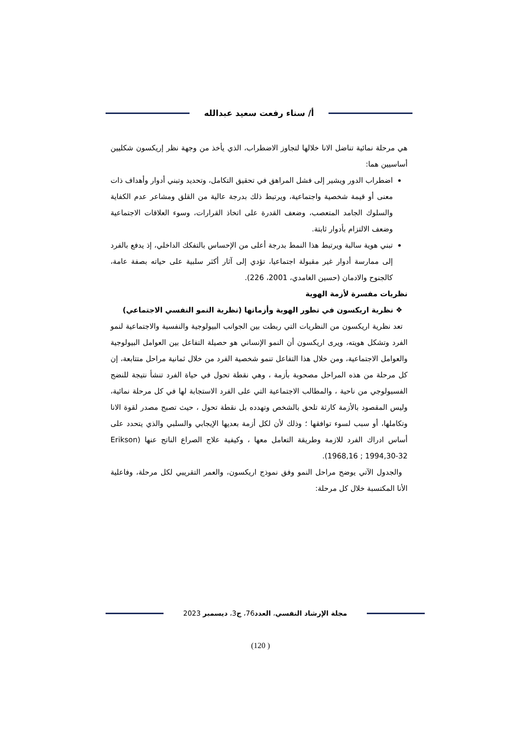أ/ سناء رفعت سعيد عبدالله
هي مرحلة نمائية تناضل الانا خلالها لتجاوز الاضطراب، الذي يأخذ من وجهة نظر إريكسون شكليين أساسيين هما:
اضطراب الدور ويشير إلى فشل المراهق في تحقيق التكامل، وتحديد وتبني أدوار وأهداف ذات معنى أو قيمة شخصية واجتماعية، ويرتبط ذلك بدرجة عالية من القلق ومشاعر عدم الكفاية والسلوك الجامد المتعصب، وضعف القدرة على اتخاذ القرارات، وسوء العلاقات الاجتماعية وضعف الالتزام بأدوار ثابتة.
تبني هوية سالبة ويرتبط هذا النمط بدرجة أعلى من الإحساس بالتفكك الداخلي، إذ يدفع بالفرد إلى ممارسة أدوار غير مقبولة اجتماعيا، تؤدي إلى آثار أكثر سلبية على حياته بصفة عامة، كالجنوح والادمان (حسين الغامدي، 2001، 226).
نظريات مفسرة لأزمة الهوية
❖ نظرية اريكسون في تطور الهوية وأزماتها (نظرية النمو النفسي الاجتماعي)
تعد نظرية اريكسون من النظريات التي ربطت بين الجوانب البيولوجية والنفسية والاجتماعية لنمو الفرد وتشكل هويته، ويرى اريكسون أن النمو الإنساني هو حصيلة التفاعل بين العوامل البيولوجية والعوامل الاجتماعية، ومن خلال هذا التفاعل تنمو شخصية الفرد من خلال ثمانية مراحل متتابعة، إن كل مرحلة من هذه المراحل مصحوبة بأزمة ، وهي نقطة تحول في حياة الفرد تنشأ نتيجة للنضج الفسيولوجي من ناحية ، والمطالب الاجتماعية التي على الفرد الاستجابة لها في كل مرحلة نمائية، وليس المقصود بالأزمة كارثة تلحق بالشخص وتهدده بل نقطة تحول ، حيث تصبح مصدر لقوة الانا وتكاملها، أو سبب لسوء توافقها ؛ وذلك لأن لكل أزمة بعديها الإيجابي والسلبي والذي يتحدد على أساس ادراك الفرد للازمة وطريقة التعامل معها ، وكيفية علاج الصراع الناتج عنها (Erikson 1968,16 ; 1994,30-32).
والجدول الآتي يوضح مراحل النمو وفق نموذج اريكسون، والعمر التقريبي لكل مرحلة، وفاعلية الأنا المكتسبة خلال كل مرحلة:
مجلة الإرشاد النفسي، العدد76، ج3، ديسمبر 2023
(120 )